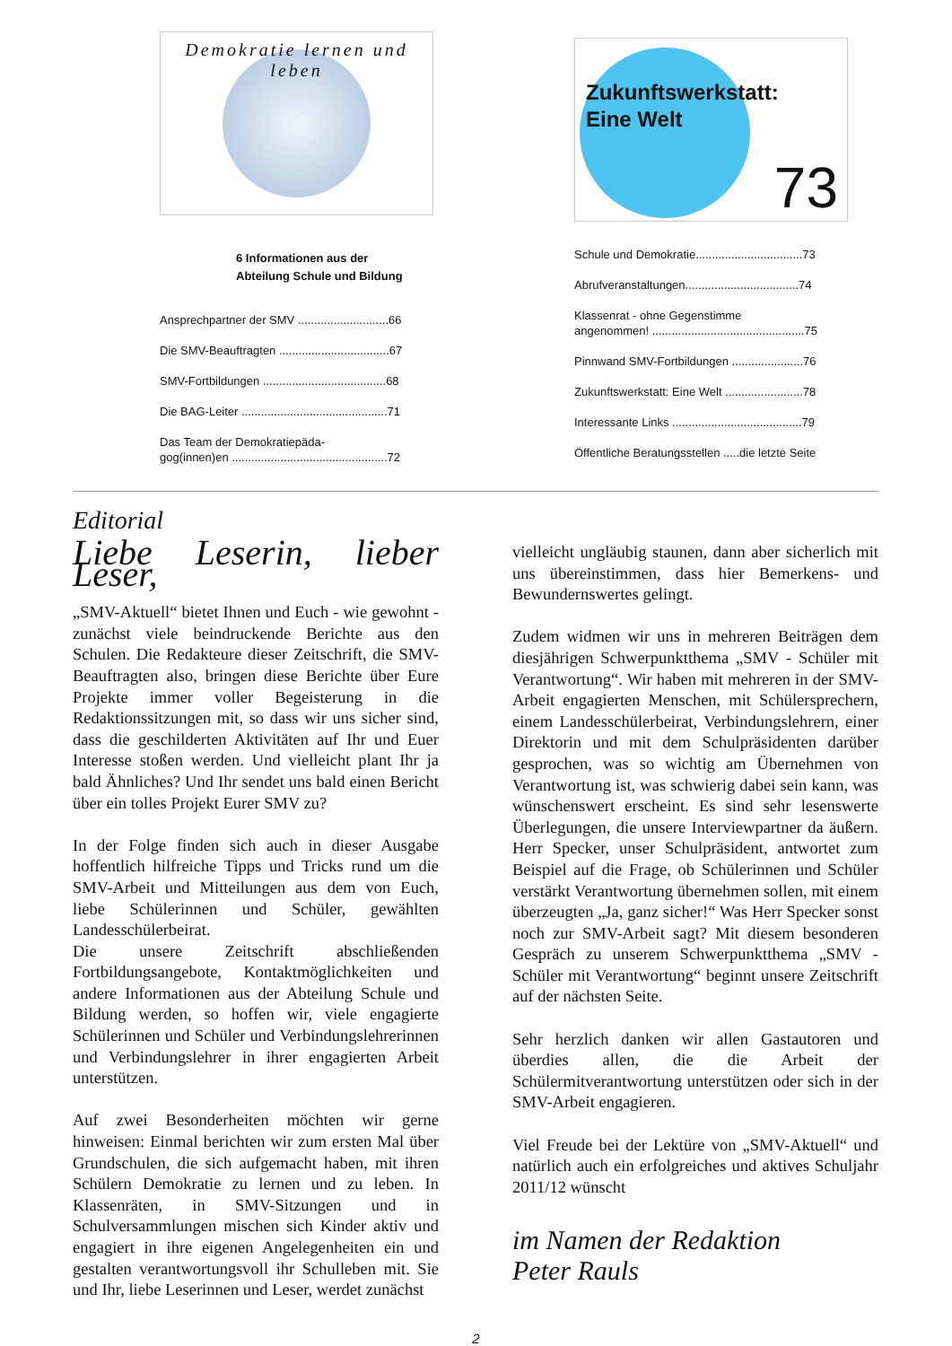Demokratie lernen und leben
6 Informationen aus der
Abteilung Schule und Bildung
Ansprechpartner der SMV ............................66
Die SMV-Beauftragten ..................................67
SMV-Fortbildungen ......................................68
Die BAG-Leiter .............................................71
Das Team der Demokratiepäda-
gog(innen)en ................................................72
Zukunftswerkstatt:
Eine Welt
73
Schule und Demokratie.................................73
Abrufveranstaltungen...................................74
Klassenrat - ohne Gegenstimme
angenommen! ...............................................75
Pinnwand SMV-Fortbildungen ......................76
Zukunftswerkstatt: Eine Welt ........................78
Interessante Links ........................................79
Öffentliche Beratungsstellen .....die letzte Seite
Editorial
Liebe Leserin, lieber Leser,
„SMV-Aktuell“ bietet Ihnen und Euch - wie gewohnt - zunächst viele beindruckende Berichte aus den Schulen. Die Redakteure dieser Zeitschrift, die SMV-Beauftragten also, bringen diese Berichte über Eure Projekte immer voller Begeisterung in die Redaktionssitzungen mit, so dass wir uns sicher sind, dass die geschilderten Aktivitäten auf Ihr und Euer Interesse stoßen werden. Und vielleicht plant Ihr ja bald Ähnliches? Und Ihr sendet uns bald einen Bericht über ein tolles Projekt Eurer SMV zu?
In der Folge finden sich auch in dieser Ausgabe hoffentlich hilfreiche Tipps und Tricks rund um die SMV-Arbeit und Mitteilungen aus dem von Euch, liebe Schülerinnen und Schüler, gewählten Landesschülerbeirat.
Die unsere Zeitschrift abschließenden Fortbildungsangebote, Kontaktmöglichkeiten und andere Informationen aus der Abteilung Schule und Bildung werden, so hoffen wir, viele engagierte Schülerinnen und Schüler und Verbindungslehrerinnen und Verbindungslehrer in ihrer engagierten Arbeit unterstützen.
Auf zwei Besonderheiten möchten wir gerne hinweisen: Einmal berichten wir zum ersten Mal über Grundschulen, die sich aufgemacht haben, mit ihren Schülern Demokratie zu lernen und zu leben. In Klassenräten, in SMV-Sitzungen und in Schulversammlungen mischen sich Kinder aktiv und engagiert in ihre eigenen Angelegenheiten ein und gestalten verantwortungsvoll ihr Schulleben mit. Sie und Ihr, liebe Leserinnen und Leser, werdet zunächst
vielleicht ungläubig staunen, dann aber sicherlich mit uns übereinstimmen, dass hier Bemerkens- und Bewundernswertes gelingt.
Zudem widmen wir uns in mehreren Beiträgen dem diesjährigen Schwerpunktthema „SMV - Schüler mit Verantwortung“. Wir haben mit mehreren in der SMV-Arbeit engagierten Menschen, mit Schülersprechern, einem Landesschülerbeirat, Verbindungslehrern, einer Direktorin und mit dem Schulpräsidenten darüber gesprochen, was so wichtig am Übernehmen von Verantwortung ist, was schwierig dabei sein kann, was wünschenswert erscheint. Es sind sehr lesenswerte Überlegungen, die unsere Interviewpartner da äußern. Herr Specker, unser Schulpräsident, antwortet zum Beispiel auf die Frage, ob Schülerinnen und Schüler verstärkt Verantwortung übernehmen sollen, mit einem überzeugten „Ja, ganz sicher!“ Was Herr Specker sonst noch zur SMV-Arbeit sagt? Mit diesem besonderen Gespräch zu unserem Schwerpunktthema „SMV - Schüler mit Verantwortung“ beginnt unsere Zeitschrift auf der nächsten Seite.
Sehr herzlich danken wir allen Gastautoren und überdies allen, die die Arbeit der Schülermitverantwortung unterstützen oder sich in der SMV-Arbeit engagieren.
Viel Freude bei der Lektüre von „SMV-Aktuell“ und natürlich auch ein erfolgreiches und aktives Schuljahr 2011/12 wünscht
im Namen der Redaktion
Peter Rauls
2